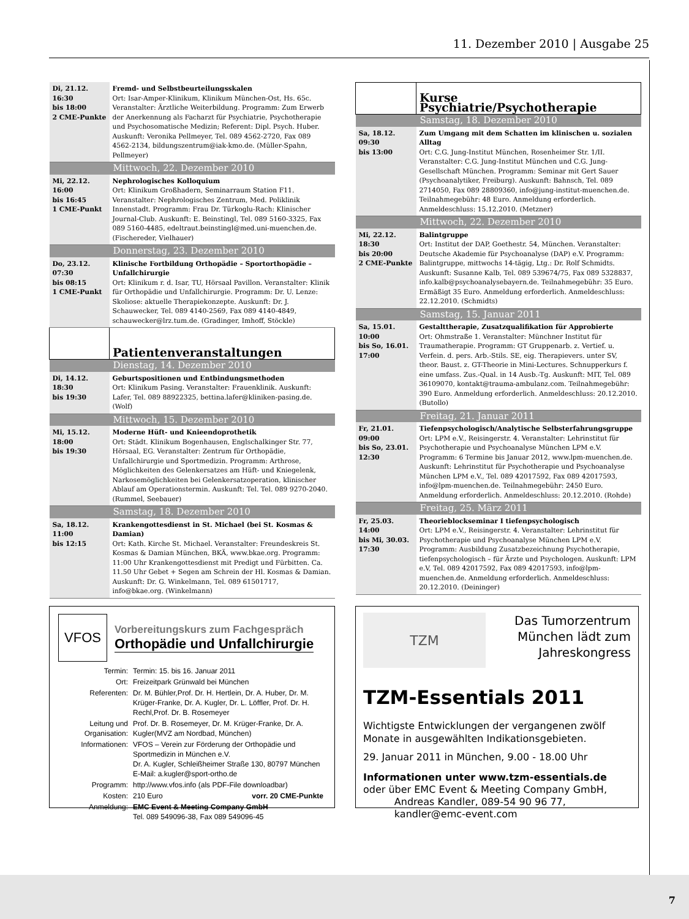11. Dezember 2010 | Ausgabe 25
| Di, 21.12. 16:30 bis 18:00 2 CME-Punkte | Fremd- und Selbstbeurteilungsskalen Ort: Isar-Amper-Klinikum, Klinikum München-Ost, Hs. 65c. Veranstalter: Ärztliche Weiterbildung. Programm: Zum Erwerb der Anerkennung als Facharzt für Psychiatrie, Psychotherapie und Psychosomatische Medizin; Referent: Dipl. Psych. Huber. Auskunft: Veronika Pellmeyer, Tel. 089 4562-2720, Fax 089 4562-2134, bildungszentrum@iak-kmo.de. (Müller-Spahn, Pellmeyer) |
| | Mittwoch, 22. Dezember 2010 |
| Mi, 22.12. 16:00 bis 16:45 1 CME-Punkt | Nephrologisches Kolloquium Ort: Klinikum Großhadern, Seminarraum Station F11. Veranstalter: Nephrologisches Zentrum, Med. Poliklinik Innenstadt. Programm: Frau Dr. Türkoglu-Rach: Klinischer Journal-Club. Auskunft: E. Beinstingl, Tel. 089 5160-3325, Fax 089 5160-4485, edeltraut.beinstingl@med.uni-muenchen.de. (Fischereder, Vielhauer) |
| | Donnerstag, 23. Dezember 2010 |
| Do, 23.12. 07:30 bis 08:15 1 CME-Punkt | Klinische Fortbildung Orthopädie – Sportorthopädie – Unfallchirurgie Ort: Klinikum r. d. Isar, TU, Hörsaal Pavillon. Veranstalter: Klinik für Orthopädie und Unfallchirurgie. Programm: Dr. U. Lenze: Skoliose: aktuelle Therapiekonzepte. Auskunft: Dr. J. Schauwecker, Tel. 089 4140-2569, Fax 089 4140-4849, schauwecker@lrz.tum.de. (Gradinger, Imhoff, Stöckle) |
| | Patientenveranstaltungen |
| | Dienstag, 14. Dezember 2010 |
| Di, 14.12. 18:30 bis 19:30 | Geburtspositionen und Entbindungsmethoden Ort: Klinikum Pasing. Veranstalter: Frauenklinik. Auskunft: Lafer, Tel. 089 88922325, bettina.lafer@kliniken-pasing.de. (Wolf) |
| | Mittwoch, 15. Dezember 2010 |
| Mi, 15.12. 18:00 bis 19:30 | Moderne Hüft- und Knieendoprothetik Ort: Städt. Klinikum Bogenhausen, Englschalkinger Str. 77, Hörsaal, EG. Veranstalter: Zentrum für Orthopädie, Unfallchirurgie und Sportmedizin. Programm: Arthrose, Möglichkeiten des Gelenkersatzes am Hüft- und Kniegelenk, Narkosemöglichkeiten bei Gelenkersatzoperation, klinischer Ablauf am Operationstermin. Auskunft: Tel. Tel. 089 9270-2040. (Rummel, Seebauer) |
| | Samstag, 18. Dezember 2010 |
| Sa, 18.12. 11:00 bis 12:15 | Krankengottesdienst in St. Michael (bei St. Kosmas & Damian) Ort: Kath. Kirche St. Michael. Veranstalter: Freundeskreis St. Kosmas & Damian München, BKÄ, www.bkae.org. Programm: 11:00 Uhr Krankengottesdienst mit Predigt und Fürbitten. Ca. 11.50 Uhr Gebet + Segen am Schrein der Hl. Kosmas & Damian. Auskunft: Dr. G. Winkelmann, Tel. 089 61501717, info@bkae.org. (Winkelmann) |
| | Kurse Psychiatrie/Psychotherapie |
| | Samstag, 18. Dezember 2010 |
| Sa, 18.12. 09:30 bis 13:00 | Zum Umgang mit dem Schatten im klinischen u. sozialen Alltag Ort: C.G. Jung-Institut München, Rosenheimer Str. 1/II. Veranstalter: C.G. Jung-Institut München und C.G. Jung-Gesellschaft München. Programm: Seminar mit Gert Sauer (Psychoanalytiker, Freiburg). Auskunft: Bahnsch, Tel. 089 2714050, Fax 089 28809360, info@jung-institut-muenchen.de. Teilnahmegebühr: 48 Euro. Anmeldung erforderlich. Anmeldeschluss: 15.12.2010. (Metzner) |
| | Mittwoch, 22. Dezember 2010 |
| Mi, 22.12. 18:30 bis 20:00 2 CME-Punkte | Balintgruppe Ort: Institut der DAP, Goethestr. 54, München. Veranstalter: Deutsche Akademie für Psychoanalyse (DAP) e.V. Programm: Balintgruppe, mittwochs 14-tägig, Ltg.: Dr. Rolf Schmidts. Auskunft: Susanne Kalb, Tel. 089 539674/75, Fax 089 5328837, info.kalb@psychoanalysebayern.de. Teilnahmegebühr: 35 Euro. Ermäßigt 35 Euro. Anmeldung erforderlich. Anmeldeschluss: 22.12.2010. (Schmidts) |
| | Samstag, 15. Januar 2011 |
| Sa, 15.01. 10:00 bis So, 16.01. 17:00 | Gestalttherapie, Zusatzqualifikation für Approbierte Ort: Ohmstraße 1. Veranstalter: Münchner Institut für Traumatherapie. Programm: GT Gruppenarb. z. Vertief. u. Verfein. d. pers. Arb.-Stils. SE, eig. Therapievers. unter SV, theor. Baust. z. GT-Theorie in Mini-Lectures. Schnupperkurs f. eine umfass. Zus.-Qual. in 14 Ausb.-Tg. Auskunft: MIT, Tel. 089 36109070, kontakt@trauma-ambulanz.com. Teilnahmegebühr: 390 Euro. Anmeldung erforderlich. Anmeldeschluss: 20.12.2010. (Butollo) |
| | Freitag, 21. Januar 2011 |
| Fr, 21.01. 09:00 bis So, 23.01. 12:30 | Tiefenpsychologisch/Analytische Selbsterfahrungsgruppe Ort: LPM e.V., Reisingerstr. 4. Veranstalter: Lehrinstitut für Psychotherapie und Psychoanalyse München LPM e.V. Programm: 6 Termine bis Januar 2012, www.lpm-muenchen.de. Auskunft: Lehrinstitut für Psychotherapie und Psychoanalyse München LPM e.V., Tel. 089 42017592, Fax 089 42017593, info@lpm-muenchen.de. Teilnahmegebühr: 2450 Euro. Anmeldung erforderlich. Anmeldeschluss: 20.12.2010. (Rohde) |
| | Freitag, 25. März 2011 |
| Fr, 25.03. 14:00 bis Mi, 30.03. 17:30 | Theorieblockseminar I tiefenpsychologisch Ort: LPM e.V., Reisingerstr. 4. Veranstalter: Lehrinstitut für Psychotherapie und Psychoanalyse München LPM e.V. Programm: Ausbildung Zusatzbezeichnung Psychotherapie, tiefenpsychologisch – für Ärzte und Psychologen. Auskunft: LPM e.V, Tel. 089 42017592, Fax 089 42017593, info@lpm-muenchen.de. Anmeldung erforderlich. Anmeldeschluss: 20.12.2010. (Deininger) |
VFOS
Vorbereitungskurs zum Fachgespräch
Orthopädie und Unfallchirurgie
| Termin: | Termin: 15. bis 16. Januar 2011 | |
| Ort: | Freizeitpark Grünwald bei München | |
| Referenten: | Dr. M. Bühler,Prof. Dr. H. Hertlein, Dr. A. Huber, Dr. M. Krüger-Franke, Dr. A. Kugler, Dr. L. Löffler, Prof. Dr. H. Rechl,Prof. Dr. B. Rosemeyer | |
| Leitung und Organisation: | Prof. Dr. B. Rosemeyer, Dr. M. Krüger-Franke, Dr. A. Kugler(MVZ am Nordbad, München) | |
| Informationen: | VFOS – Verein zur Förderung der Orthopädie und Sportmedizin in München e.V. Dr. A. Kugler, Schleißheimer Straße 130, 80797 München E-Mail: a.kugler@sport-ortho.de | |
| Programm: | http://www.vfos.info (als PDF-File downloadbar) | |
| Kosten: | 210 Euro | vorr. 20 CME-Punkte |
| Anmeldung: | EMC Event & Meeting Company GmbH Tel. 089 549096-38, Fax 089 549096-45 | |
TZM
Das Tumorzentrum
München lädt zum
Jahreskongress
TZM-Essentials 2011
Wichtigste Entwicklungen der vergangenen zwölf Monate in ausgewählten Indikationsgebieten.
29. Januar 2011 in München, 9.00 - 18.00 Uhr
Informationen unter www.tzm-essentials.de
oder über EMC Event & Meeting Company GmbH,
Andreas Kandler, 089-54 90 96 77,
kandler@emc-event.com
7